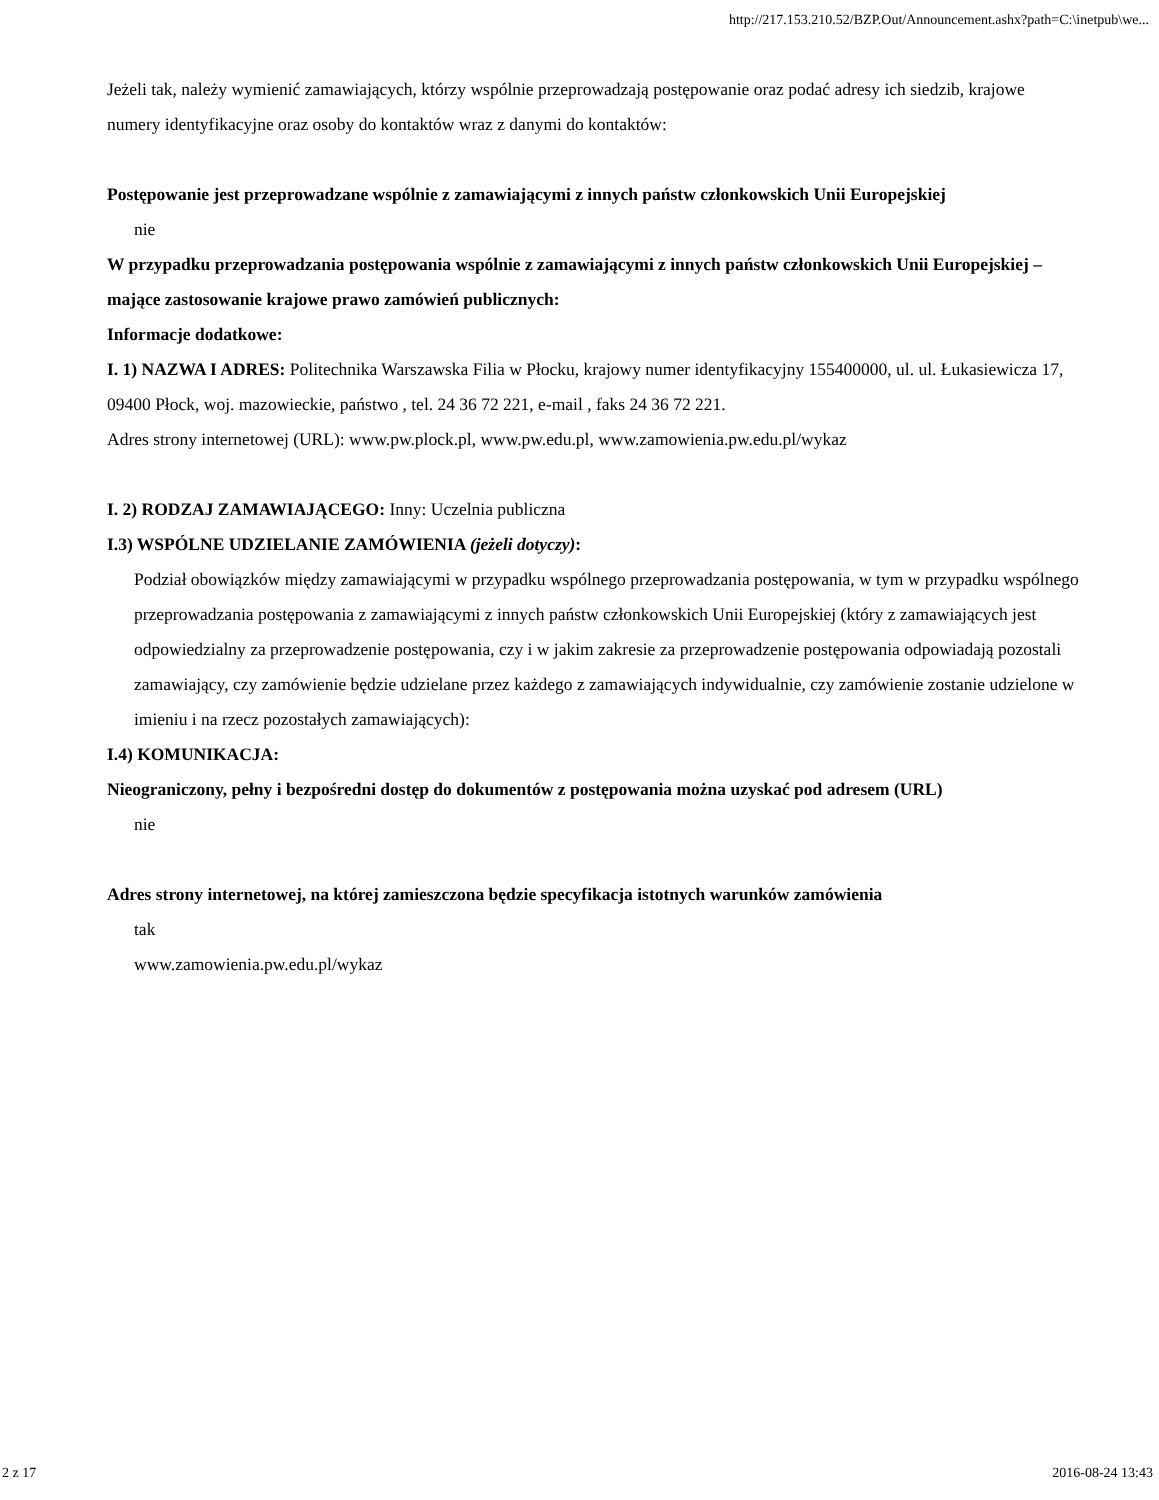http://217.153.210.52/BZP.Out/Announcement.ashx?path=C:\inetpub\we...
Jeżeli tak, należy wymienić zamawiających, którzy wspólnie przeprowadzają postępowanie oraz podać adresy ich siedzib, krajowe numery identyfikacyjne oraz osoby do kontaktów wraz z danymi do kontaktów:
Postępowanie jest przeprowadzane wspólnie z zamawiającymi z innych państw członkowskich Unii Europejskiej
nie
W przypadku przeprowadzania postępowania wspólnie z zamawiającymi z innych państw członkowskich Unii Europejskiej – mające zastosowanie krajowe prawo zamówień publicznych:
Informacje dodatkowe:
I. 1) NAZWA I ADRES: Politechnika Warszawska Filia w Płocku, krajowy numer identyfikacyjny 155400000, ul. ul. Łukasiewicza 17, 09400 Płock, woj. mazowieckie, państwo , tel. 24 36 72 221, e-mail , faks 24 36 72 221.
Adres strony internetowej (URL): www.pw.plock.pl, www.pw.edu.pl, www.zamowienia.pw.edu.pl/wykaz
I. 2) RODZAJ ZAMAWIAJĄCEGO: Inny: Uczelnia publiczna
I.3) WSPÓLNE UDZIELANIE ZAMÓWIENIA (jeżeli dotyczy):
Podział obowiązków między zamawiającymi w przypadku wspólnego przeprowadzania postępowania, w tym w przypadku wspólnego przeprowadzania postępowania z zamawiającymi z innych państw członkowskich Unii Europejskiej (który z zamawiających jest odpowiedzialny za przeprowadzenie postępowania, czy i w jakim zakresie za przeprowadzenie postępowania odpowiadają pozostali zamawiający, czy zamówienie będzie udzielane przez każdego z zamawiających indywidualnie, czy zamówienie zostanie udzielone w imieniu i na rzecz pozostałych zamawiających):
I.4) KOMUNIKACJA:
Nieograniczony, pełny i bezpośredni dostęp do dokumentów z postępowania można uzyskać pod adresem (URL)
nie
Adres strony internetowej, na której zamieszczona będzie specyfikacja istotnych warunków zamówienia
tak
www.zamowienia.pw.edu.pl/wykaz
2 z 17 2016-08-24 13:43